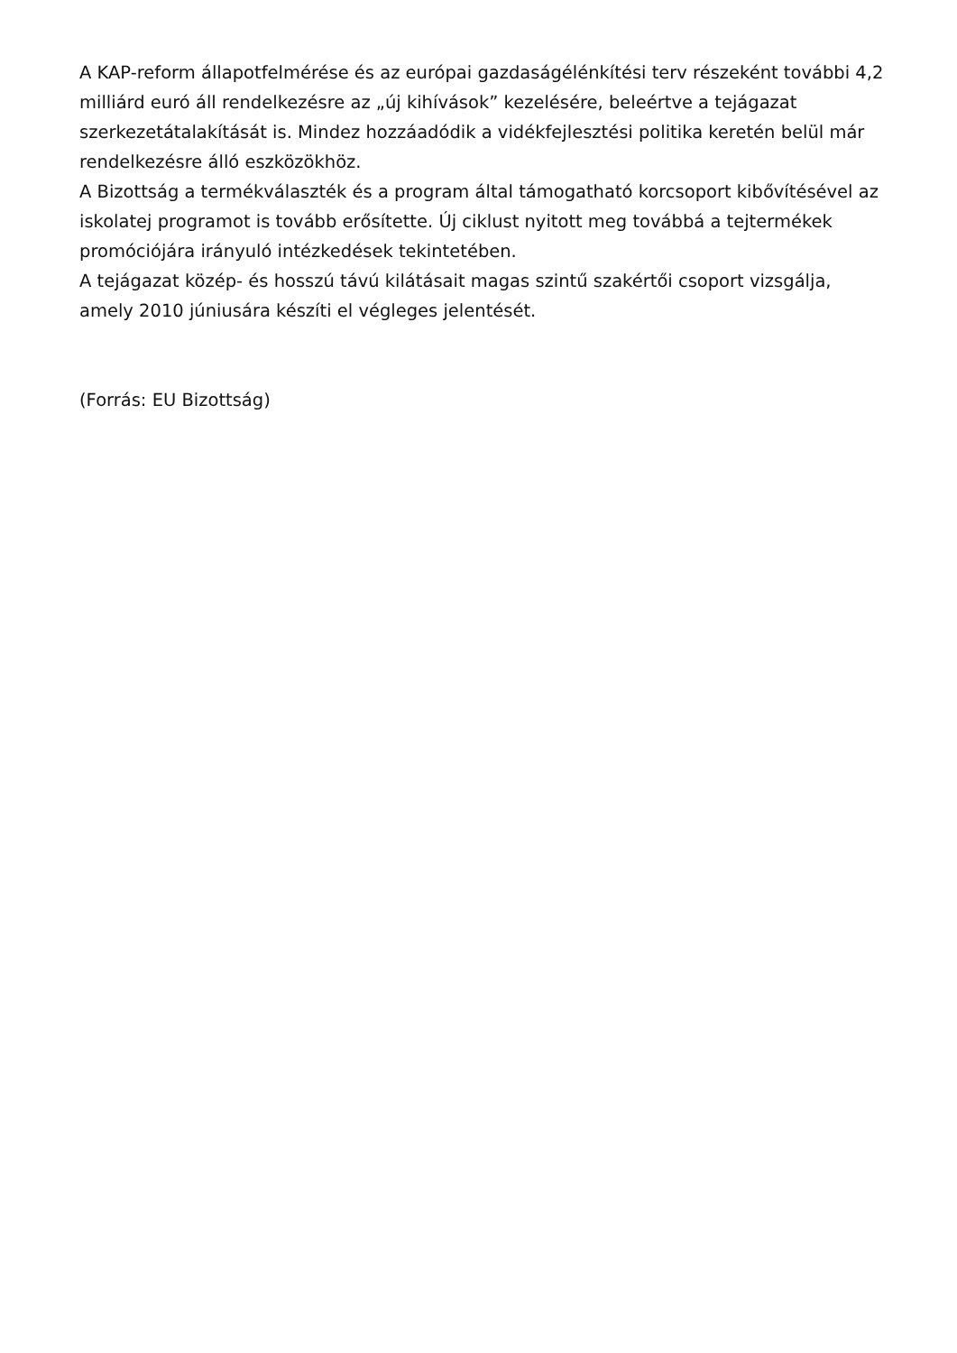A KAP-reform állapotfelmérése és az európai gazdaságélénkítési terv részeként további 4,2 milliárd euró áll rendelkezésre az „új kihívások” kezelésére, beleértve a tejágazat szerkezetátalakítását is. Mindez hozzáadódik a vidékfejlesztési politika keretén belül már rendelkezésre álló eszközökhöz.
A Bizottság a termékválaszték és a program által támogatható korcsoport kibővítésével az iskolatej programot is tovább erősítette. Új ciklust nyitott meg továbbá a tejtermékek promóciójára irányuló intézkedések tekintetében.
A tejágazat közép- és hosszú távú kilátásait magas szintű szakértői csoport vizsgálja, amely 2010 júniusára készíti el végleges jelentését.
(Forrás: EU Bizottság)